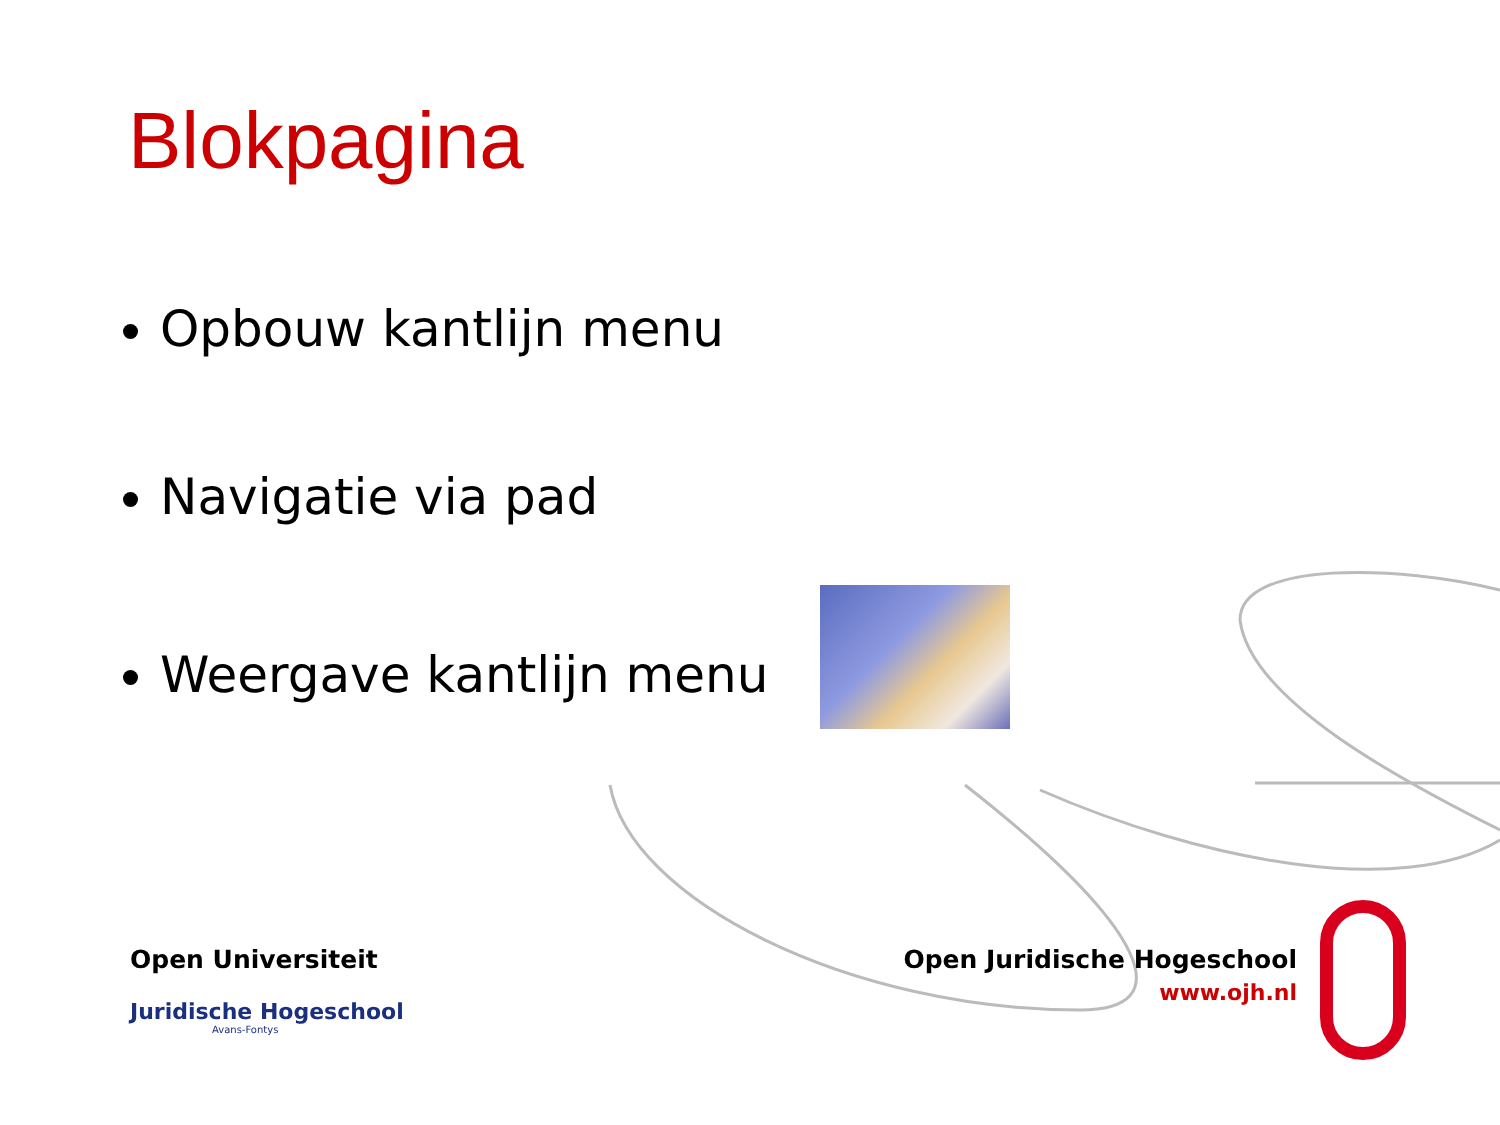Blokpagina
Opbouw kantlijn menu
Navigatie via pad
Weergave kantlijn menu
Open Universiteit
Juridische Hogeschool
Avans-Fontys
Open Juridische Hogeschool
www.ojh.nl